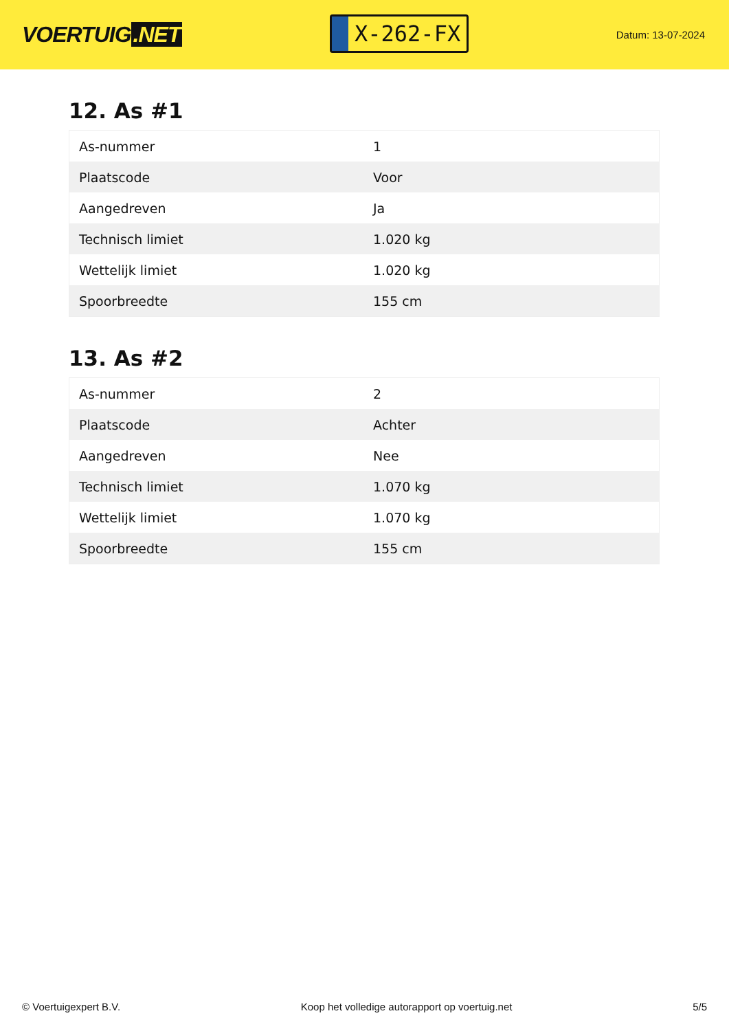VOERTUIG.NET
X-262-FX
Datum: 13-07-2024
12. As #1
| As-nummer | 1 |
| Plaatscode | Voor |
| Aangedreven | Ja |
| Technisch limiet | 1.020 kg |
| Wettelijk limiet | 1.020 kg |
| Spoorbreedte | 155 cm |
13. As #2
| As-nummer | 2 |
| Plaatscode | Achter |
| Aangedreven | Nee |
| Technisch limiet | 1.070 kg |
| Wettelijk limiet | 1.070 kg |
| Spoorbreedte | 155 cm |
© Voertuigexpert B.V. Koop het volledige autorapport op voertuig.net 5/5